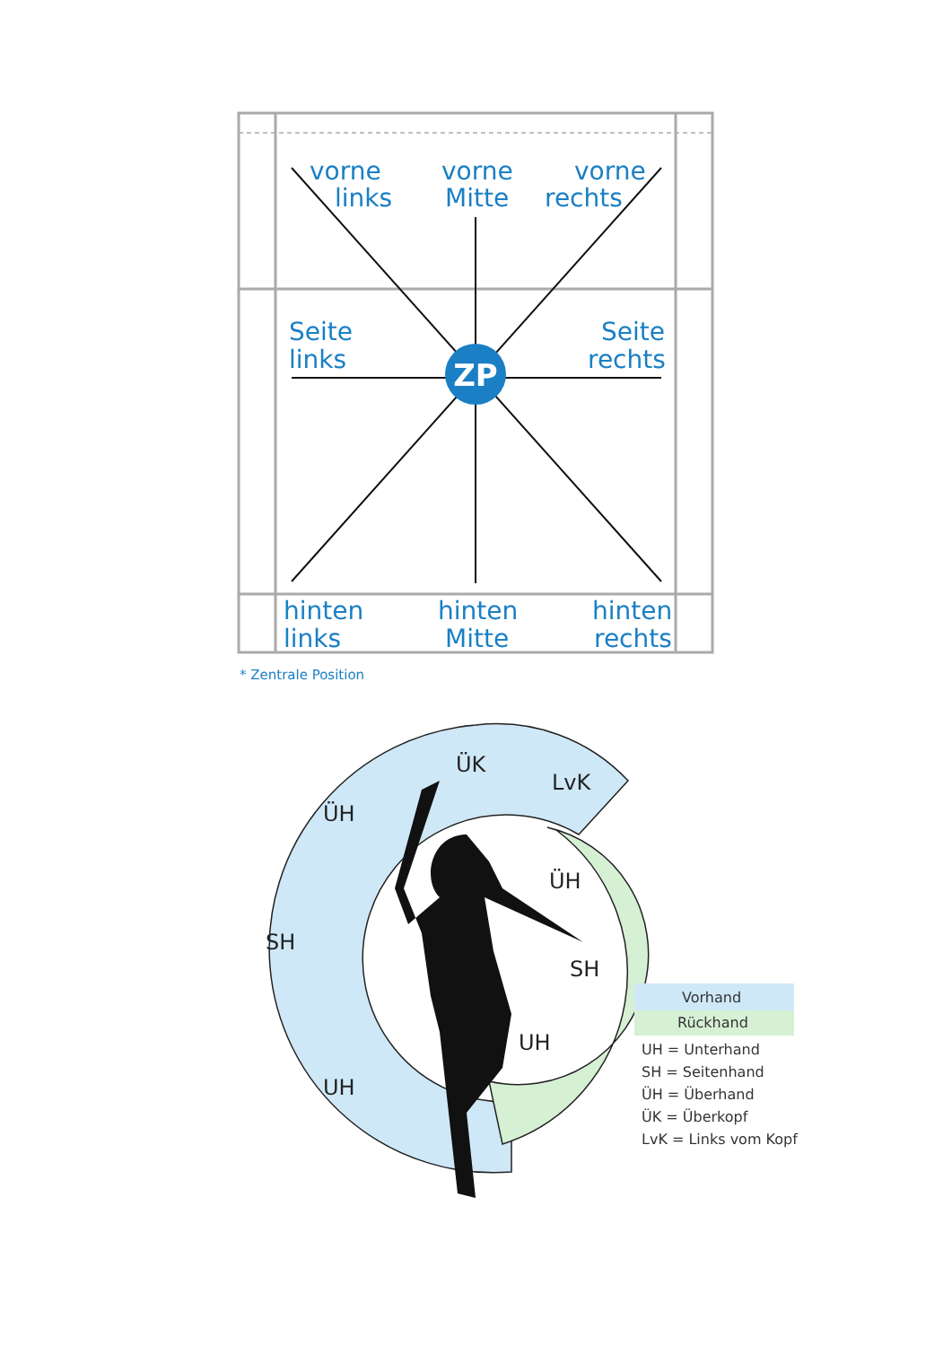ZP
vorne
links
vorne
Mitte
vorne
rechts
Seite
links
Seite
rechts
hinten
links
hinten
Mitte
hinten
rechts
* Zentrale Position
ÜK
LvK
ÜH
ÜH
SH
SH
UH
UH
Vorhand
Rückhand
UH = Unterhand
SH = Seitenhand
ÜH = Überhand
ÜK = Überkopf
LvK = Links vom Kopf